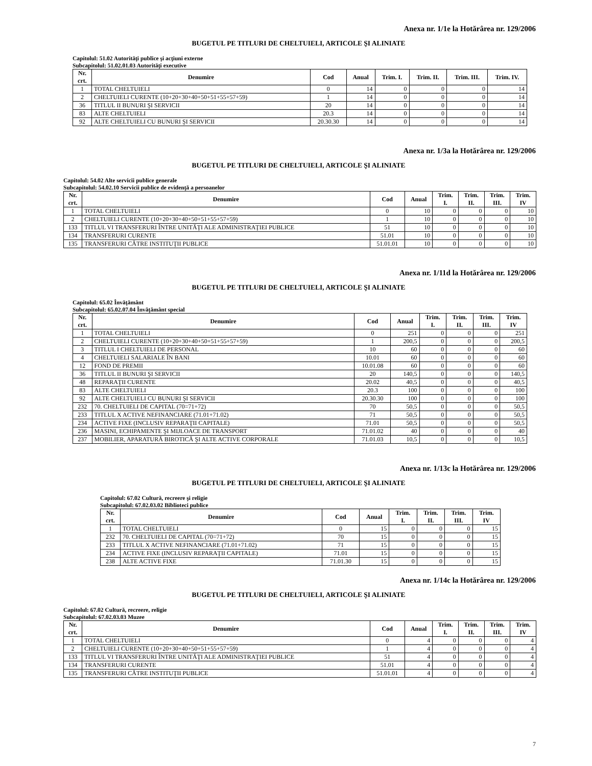Anexa nr. 1/1e la Hotărârea nr. 129/2006
BUGETUL PE TITLURI DE CHELTUIELI, ARTICOLE ŞI ALINIATE
Capitolul: 51.02 Autorităţi publice şi acţiuni externe
Subcapitolul: 51.02.01.03 Autorităţi executive
| Nr. crt. | Denumire | Cod | Anual | Trim. I. | Trim. II. | Trim. III. | Trim. IV. |
| --- | --- | --- | --- | --- | --- | --- | --- |
| 1 | TOTAL CHELTUIELI | 0 | 14 | 0 | 0 | 0 | 14 |
| 2 | CHELTUIELI CURENTE (10+20+30+40+50+51+55+57+59) | 1 | 14 | 0 | 0 | 0 | 14 |
| 36 | TITLUL II BUNURI ŞI SERVICII | 20 | 14 | 0 | 0 | 0 | 14 |
| 83 | ALTE CHELTUIELI | 20.3 | 14 | 0 | 0 | 0 | 14 |
| 92 | ALTE CHELTUIELI CU BUNURI ŞI SERVICII | 20.30.30 | 14 | 0 | 0 | 0 | 14 |
Anexa nr. 1/3a la Hotărârea nr. 129/2006
BUGETUL PE TITLURI DE CHELTUIELI, ARTICOLE ŞI ALINIATE
Capitolul: 54.02 Alte servicii publice generale
Subcapitolul: 54.02.10 Servicii publice de evidenţă a persoanelor
| Nr. crt. | Denumire | Cod | Anual | Trim. I. | Trim. II. | Trim. III. | Trim. IV |
| --- | --- | --- | --- | --- | --- | --- | --- |
| 1 | TOTAL CHELTUIELI | 0 | 10 | 0 | 0 | 0 | 10 |
| 2 | CHELTUIELI CURENTE (10+20+30+40+50+51+55+57+59) | 1 | 10 | 0 | 0 | 0 | 10 |
| 133 | TITLUL VI TRANSFERURI ÎNTRE UNITĂŢI ALE ADMINISTRAŢIEI PUBLICE | 51 | 10 | 0 | 0 | 0 | 10 |
| 134 | TRANSFERURI CURENTE | 51.01 | 10 | 0 | 0 | 0 | 10 |
| 135 | TRANSFERURI CĂTRE INSTITUŢII PUBLICE | 51.01.01 | 10 | 0 | 0 | 0 | 10 |
Anexa nr. 1/11d la Hotărârea nr. 129/2006
BUGETUL PE TITLURI DE CHELTUIELI, ARTICOLE ŞI ALINIATE
Capitolul: 65.02 Învăţământ
Subcapitolul: 65.02.07.04 Învăţământ special
| Nr. crt. | Denumire | Cod | Anual | Trim. I. | Trim. II. | Trim. III. | Trim. IV |
| --- | --- | --- | --- | --- | --- | --- | --- |
| 1 | TOTAL CHELTUIELI | 0 | 251 | 0 | 0 | 0 | 251 |
| 2 | CHELTUIELI CURENTE (10+20+30+40+50+51+55+57+59) | 1 | 200,5 | 0 | 0 | 0 | 200,5 |
| 3 | TITLUL I CHELTUIELI DE PERSONAL | 10 | 60 | 0 | 0 | 0 | 60 |
| 4 | CHELTUIELI SALARIALE ÎN BANI | 10.01 | 60 | 0 | 0 | 0 | 60 |
| 12 | FOND DE PREMII | 10.01.08 | 60 | 0 | 0 | 0 | 60 |
| 36 | TITLUL II BUNURI ŞI SERVICII | 20 | 140,5 | 0 | 0 | 0 | 140,5 |
| 48 | REPARAŢII CURENTE | 20.02 | 40,5 | 0 | 0 | 0 | 40,5 |
| 83 | ALTE CHELTUIELI | 20.3 | 100 | 0 | 0 | 0 | 100 |
| 92 | ALTE CHELTUIELI CU BUNURI ŞI SERVICII | 20.30.30 | 100 | 0 | 0 | 0 | 100 |
| 232 | 70. CHELTUIELI DE CAPITAL (70=71+72) | 70 | 50,5 | 0 | 0 | 0 | 50,5 |
| 233 | TITLUL X ACTIVE NEFINANCIARE (71.01+71.02) | 71 | 50,5 | 0 | 0 | 0 | 50,5 |
| 234 | ACTIVE FIXE (INCLUSIV REPARAŢII CAPITALE) | 71.01 | 50,5 | 0 | 0 | 0 | 50,5 |
| 236 | MASINI, ECHIPAMENTE ŞI MIJLOACE DE TRANSPORT | 71.01.02 | 40 | 0 | 0 | 0 | 40 |
| 237 | MOBILIER, APARATURĂ BIROTICĂ ŞI ALTE ACTIVE CORPORALE | 71.01.03 | 10,5 | 0 | 0 | 0 | 10,5 |
Anexa nr. 1/13c la Hotărârea nr. 129/2006
BUGETUL PE TITLURI DE CHELTUIELI, ARTICOLE ŞI ALINIATE
Capitolul: 67.02 Cultură, recreere şi religie
Subcapitolul: 67.02.03.02 Biblioteci publice
| Nr. crt. | Denumire | Cod | Anual | Trim. I. | Trim. II. | Trim. III. | Trim. IV |
| --- | --- | --- | --- | --- | --- | --- | --- |
| 1 | TOTAL CHELTUIELI | 0 | 15 | 0 | 0 | 0 | 15 |
| 232 | 70. CHELTUIELI DE CAPITAL (70=71+72) | 70 | 15 | 0 | 0 | 0 | 15 |
| 233 | TITLUL X ACTIVE NEFINANCIARE (71.01+71.02) | 71 | 15 | 0 | 0 | 0 | 15 |
| 234 | ACTIVE FIXE (INCLUSIV REPARAŢII CAPITALE) | 71.01 | 15 | 0 | 0 | 0 | 15 |
| 238 | ALTE ACTIVE FIXE | 71.01.30 | 15 | 0 | 0 | 0 | 15 |
Anexa nr. 1/14c la Hotărârea nr. 129/2006
BUGETUL PE TITLURI DE CHELTUIELI, ARTICOLE ŞI ALINIATE
Capitolul: 67.02 Cultură, recreere, religie
Subcapitolul: 67.02.03.03 Muzee
| Nr. crt. | Denumire | Cod | Anual | Trim. I. | Trim. II. | Trim. III. | Trim. IV |
| --- | --- | --- | --- | --- | --- | --- | --- |
| 1 | TOTAL CHELTUIELI | 0 | 4 | 0 | 0 | 0 | 4 |
| 2 | CHELTUIELI CURENTE (10+20+30+40+50+51+55+57+59) | 1 | 4 | 0 | 0 | 0 | 4 |
| 133 | TITLUL VI TRANSFERURI ÎNTRE UNITĂŢI ALE ADMINISTRAŢIEI PUBLICE | 51 | 4 | 0 | 0 | 0 | 4 |
| 134 | TRANSFERURI CURENTE | 51.01 | 4 | 0 | 0 | 0 | 4 |
| 135 | TRANSFERURI CĂTRE INSTITUŢII PUBLICE | 51.01.01 | 4 | 0 | 0 | 0 | 4 |
7